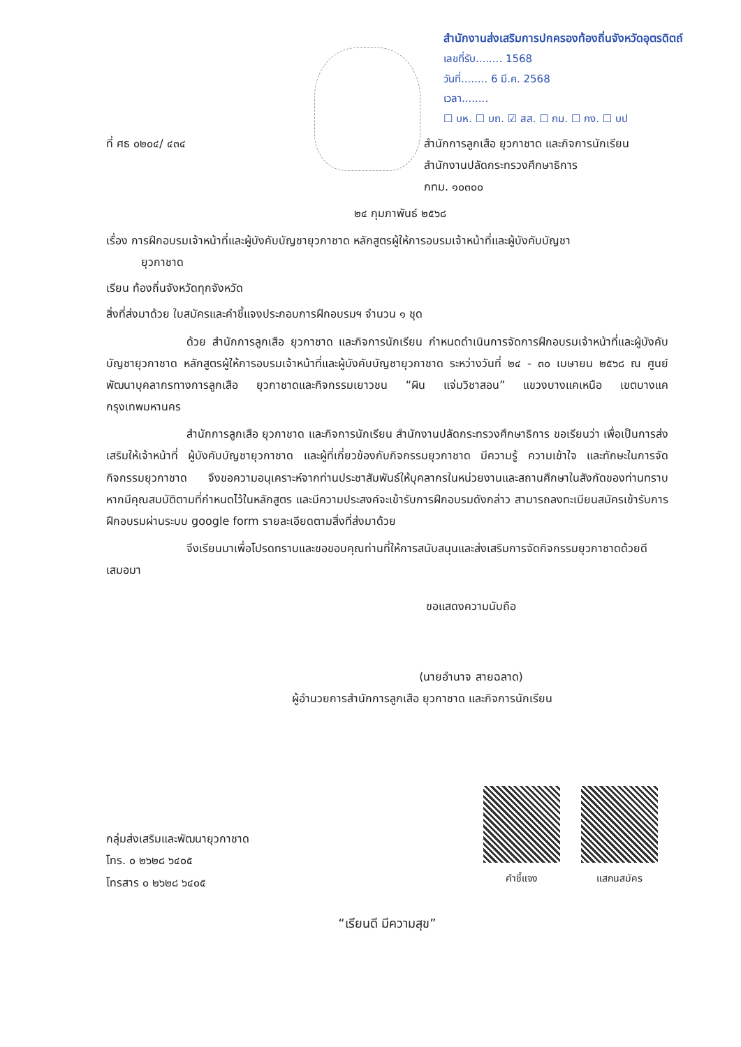สำนักงานส่งเสริมการปกครองท้องถิ่นจังหวัดอุตรดิตถ์
เลขที่รับ........ 1568
วันที่........ 6 มี.ค. 2568
เวลา........
☐ บห. ☐ บถ. ☑ สส. ☐ กม. ☐ กง. ☐ บป
ที่ ศธ ๐๒๐๔/ ๔๓๔ สำนักการลูกเสือ ยุวกาชาด และกิจการนักเรียน
สำนักงานปลัดกระทรวงศึกษาธิการ
กทม. ๑๐๓๐๐
๒๔ กุมภาพันธ์ ๒๕๖๘
เรื่อง การฝึกอบรมเจ้าหน้าที่และผู้บังคับบัญชายุวกาชาด หลักสูตรผู้ให้การอบรมเจ้าหน้าที่และผู้บังคับบัญชา
ยุวกาชาด
เรียน ท้องถิ่นจังหวัดทุกจังหวัด
สิ่งที่ส่งมาด้วย ใบสมัครและคำชี้แจงประกอบการฝึกอบรมฯ จำนวน ๑ ชุด
ด้วย สำนักการลูกเสือ ยุวกาชาด และกิจการนักเรียน กำหนดดำเนินการจัดการฝึกอบรมเจ้าหน้าที่และผู้บังคับบัญชายุวกาชาด หลักสูตรผู้ให้การอบรมเจ้าหน้าที่และผู้บังคับบัญชายุวกาชาด ระหว่างวันที่ ๒๔ - ๓๐ เมษายน ๒๕๖๘ ณ ศูนย์พัฒนาบุคลากรทางการลูกเสือ ยุวกาชาดและกิจกรรมเยาวชน “ผิน แจ่มวิชาสอน” แขวงบางแคเหนือ เขตบางแค กรุงเทพมหานคร
สำนักการลูกเสือ ยุวกาชาด และกิจการนักเรียน สำนักงานปลัดกระทรวงศึกษาธิการ ขอเรียนว่า เพื่อเป็นการส่งเสริมให้เจ้าหน้าที่ ผู้บังคับบัญชายุวกาชาด และผู้ที่เกี่ยวข้องกับกิจกรรมยุวกาชาด มีความรู้ ความเข้าใจ และทักษะในการจัดกิจกรรมยุวกาชาด จึงขอความอนุเคราะห์จากท่านประชาสัมพันธ์ให้บุคลากรในหน่วยงานและสถานศึกษาในสังกัดของท่านทราบ หากมีคุณสมบัติตามที่กำหนดไว้ในหลักสูตร และมีความประสงค์จะเข้ารับการฝึกอบรมดังกล่าว สามารถลงทะเบียนสมัครเข้ารับการฝึกอบรมผ่านระบบ google form รายละเอียดตามสิ่งที่ส่งมาด้วย
จึงเรียนมาเพื่อโปรดทราบและขอขอบคุณท่านที่ให้การสนับสนุนและส่งเสริมการจัดกิจกรรมยุวกาชาดด้วยดีเสมอมา
ขอแสดงความนับถือ
(นายอำนาจ สายฉลาด)
ผู้อำนวยการสำนักการลูกเสือ ยุวกาชาด และกิจการนักเรียน
กลุ่มส่งเสริมและพัฒนายุวกาชาด
โทร. ๐ ๒๖๒๘ ๖๔๐๕
โทรสาร ๐ ๒๖๒๘ ๖๔๐๕
คำชี้แจง
แสกนสมัคร
“เรียนดี มีความสุข”